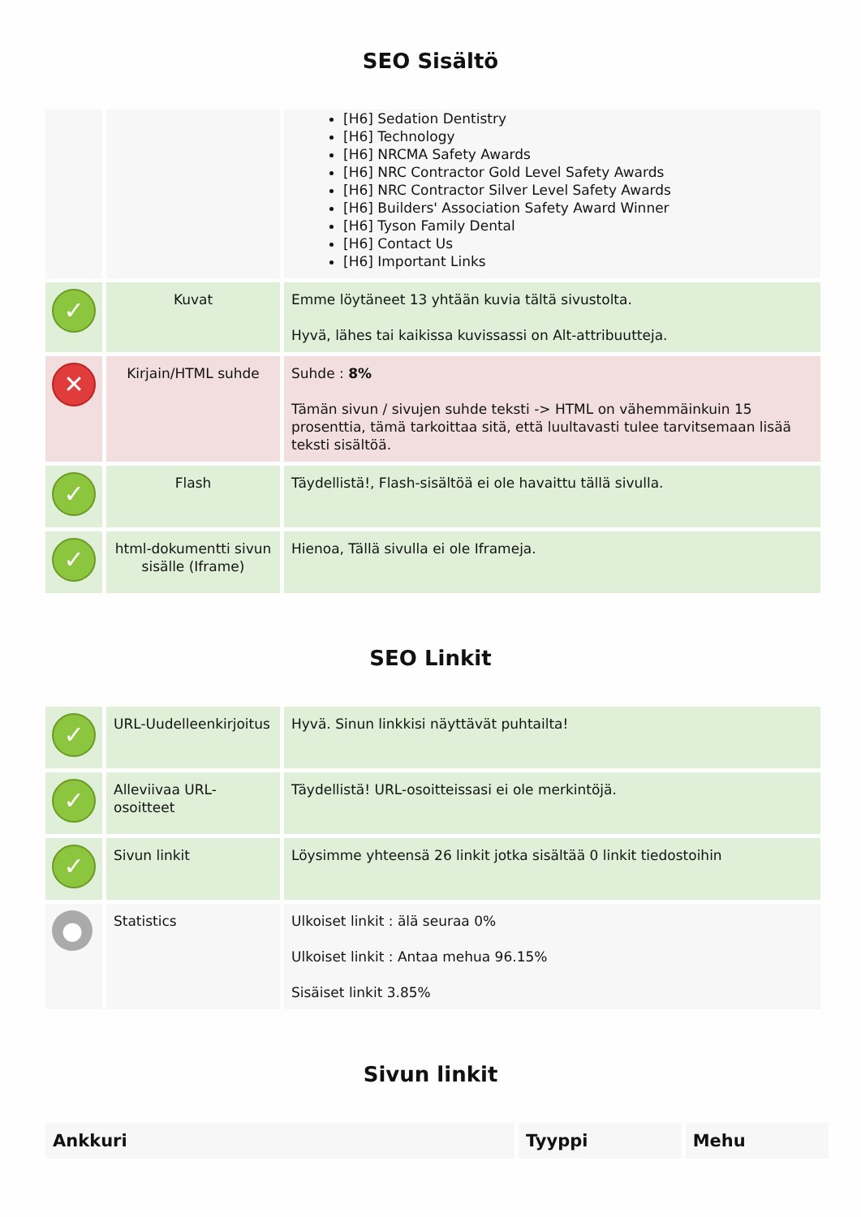SEO Sisältö
| | | [H6] Sedation Dentistry [H6] Technology [H6] NRCMA Safety Awards [H6] NRC Contractor Gold Level Safety Awards [H6] NRC Contractor Silver Level Safety Awards [H6] Builders' Association Safety Award Winner [H6] Tyson Family Dental [H6] Contact Us [H6] Important Links |
| ✓ | Kuvat | Emme löytäneet 13 yhtään kuvia tältä sivustolta. Hyvä, lähes tai kaikissa kuvissassi on Alt-attribuutteja. |
| ✕ | Kirjain/HTML suhde | Suhde : 8% Tämän sivun / sivujen suhde teksti -> HTML on vähemmäinkuin 15 prosenttia, tämä tarkoittaa sitä, että luultavasti tulee tarvitsemaan lisää teksti sisältöä. |
| ✓ | Flash | Täydellistä!, Flash-sisältöä ei ole havaittu tällä sivulla. |
| ✓ | html-dokumentti sivun sisälle (Iframe) | Hienoa, Tällä sivulla ei ole Iframeja. |
SEO Linkit
| ✓ | URL-Uudelleenkirjoitus | Hyvä. Sinun linkkisi näyttävät puhtailta! |
| ✓ | Alleviivaa URL-osoitteet | Täydellistä! URL-osoitteissasi ei ole merkintöjä. |
| ✓ | Sivun linkit | Löysimme yhteensä 26 linkit jotka sisältää 0 linkit tiedostoihin |
| ● | Statistics | Ulkoiset linkit : älä seuraa 0% Ulkoiset linkit : Antaa mehua 96.15% Sisäiset linkit 3.85% |
Sivun linkit
| Ankkuri | Tyyppi | Mehu |
| --- | --- | --- |